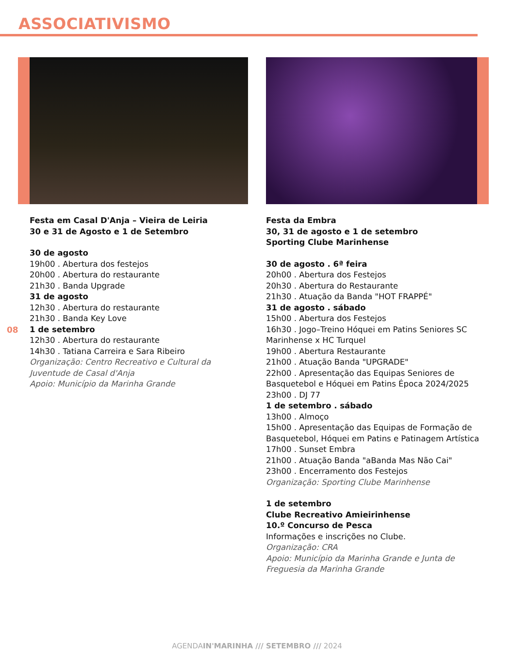ASSOCIATIVISMO
Festa em Casal D'Anja – Vieira de Leiria
30 e 31 de Agosto e 1 de Setembro
30 de agosto
19h00 . Abertura dos festejos
20h00 . Abertura do restaurante
21h30 . Banda Upgrade
31 de agosto
12h30 . Abertura do restaurante
21h30 . Banda Key Love
1 de setembro
12h30 . Abertura do restaurante
14h30 . Tatiana Carreira e Sara Ribeiro
Organização: Centro Recreativo e Cultural da Juventude de Casal d'Anja
Apoio: Município da Marinha Grande
08
Festa da Embra
30, 31 de agosto e 1 de setembro
Sporting Clube Marinhense
30 de agosto . 6ª feira
20h00 . Abertura dos Festejos
20h30 . Abertura do Restaurante
21h30 . Atuação da Banda "HOT FRAPPÉ"
31 de agosto . sábado
15h00 . Abertura dos Festejos
16h30 . Jogo–Treino Hóquei em Patins Seniores SC Marinhense x HC Turquel
19h00 . Abertura Restaurante
21h00 . Atuação Banda "UPGRADE"
22h00 . Apresentação das Equipas Seniores de Basquetebol e Hóquei em Patins Época 2024/2025
23h00 . DJ 77
1 de setembro . sábado
13h00 . Almoço
15h00 . Apresentação das Equipas de Formação de Basquetebol, Hóquei em Patins e Patinagem Artística
17h00 . Sunset Embra
21h00 . Atuação Banda "aBanda Mas Não Cai"
23h00 . Encerramento dos Festejos
Organização: Sporting Clube Marinhense
1 de setembro
Clube Recreativo Amieirinhense
10.º Concurso de Pesca
Informações e inscrições no Clube.
Organização: CRA
Apoio: Município da Marinha Grande e Junta de Freguesia da Marinha Grande
AGENDAIN'MARINHA /// SETEMBRO /// 2024